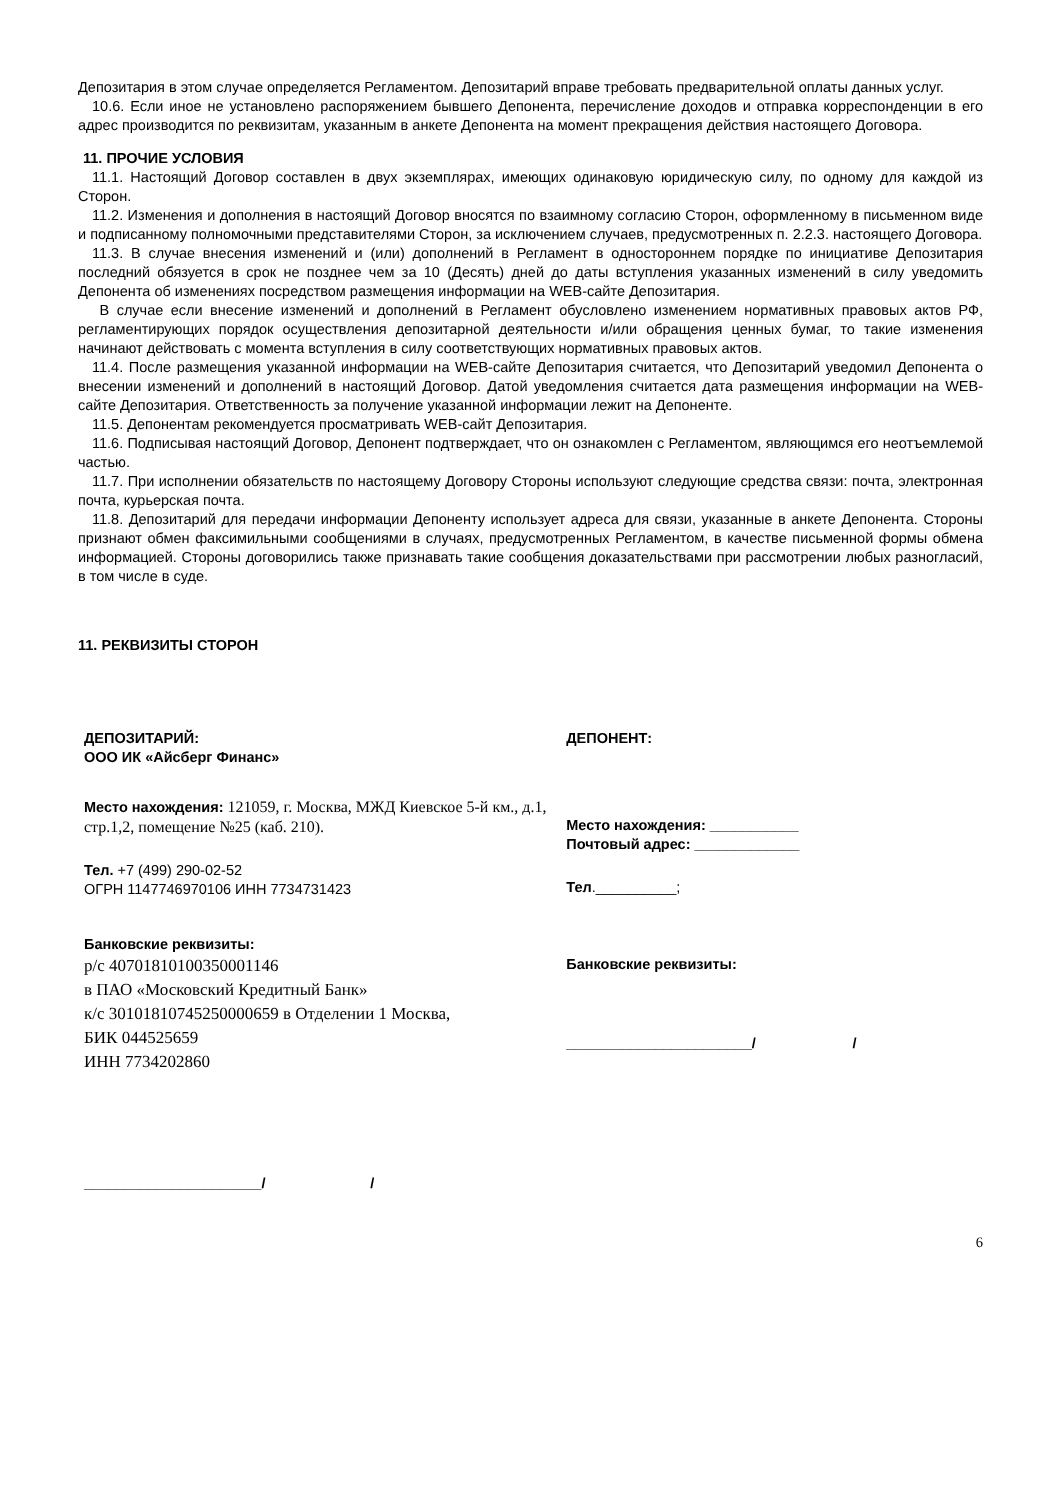Депозитария в этом случае определяется Регламентом. Депозитарий вправе требовать предварительной оплаты данных услуг.
10.6. Если иное не установлено распоряжением бывшего Депонента, перечисление доходов и отправка корреспонденции в его адрес производится по реквизитам, указанным в анкете Депонента на момент прекращения действия настоящего Договора.
11. ПРОЧИЕ УСЛОВИЯ
11.1. Настоящий Договор составлен в двух экземплярах, имеющих одинаковую юридическую силу, по одному для каждой из Сторон.
11.2. Изменения и дополнения в настоящий Договор вносятся по взаимному согласию Сторон, оформленному в письменном виде и подписанному полномочными представителями Сторон, за исключением случаев, предусмотренных п. 2.2.3. настоящего Договора.
11.3. В случае внесения изменений и (или) дополнений в Регламент в одностороннем порядке по инициативе Депозитария последний обязуется в срок не позднее чем за 10 (Десять) дней до даты вступления указанных изменений в силу уведомить Депонента об изменениях посредством размещения информации на WEB-сайте Депозитария.
В случае если внесение изменений и дополнений в Регламент обусловлено изменением нормативных правовых актов РФ, регламентирующих порядок осуществления депозитарной деятельности и/или обращения ценных бумаг, то такие изменения начинают действовать с момента вступления в силу соответствующих нормативных правовых актов.
11.4. После размещения указанной информации на WEB-сайте Депозитария считается, что Депозитарий уведомил Депонента о внесении изменений и дополнений в настоящий Договор. Датой уведомления считается дата размещения информации на WEB-сайте Депозитария. Ответственность за получение указанной информации лежит на Депоненте.
11.5. Депонентам рекомендуется просматривать WEB-сайт Депозитария.
11.6. Подписывая настоящий Договор, Депонент подтверждает, что он ознакомлен с Регламентом, являющимся его неотъемлемой частью.
11.7. При исполнении обязательств по настоящему Договору Стороны используют следующие средства связи: почта, электронная почта, курьерская почта.
11.8. Депозитарий для передачи информации Депоненту использует адреса для связи, указанные в анкете Депонента. Стороны признают обмен факсимильными сообщениями в случаях, предусмотренных Регламентом, в качестве письменной формы обмена информацией. Стороны договорились также признавать такие сообщения доказательствами при рассмотрении любых разногласий, в том числе в суде.
11. РЕКВИЗИТЫ СТОРОН
ДЕПОЗИТАРИЙ:
ООО ИК «Айсберг Финанс»
Место нахождения: 121059, г. Москва, МЖД Киевское 5-й км., д.1, стр.1,2, помещение №25 (каб. 210).
Тел. +7 (499) 290-02-52
ОГРН 1147746970106 ИНН 7734731423
Банковские реквизиты:
р/с 40701810100350001146
в ПАО «Московский Кредитный Банк»
к/с 30101810745250000659 в Отделении 1 Москва,
БИК 044525659
ИНН 7734202860
______________________/ /
ДЕПОНЕНТ:
Место нахождения: ___________
Почтовый адрес: _____________
Тел.__________;
Банковские реквизиты:
_______________________/ /
6